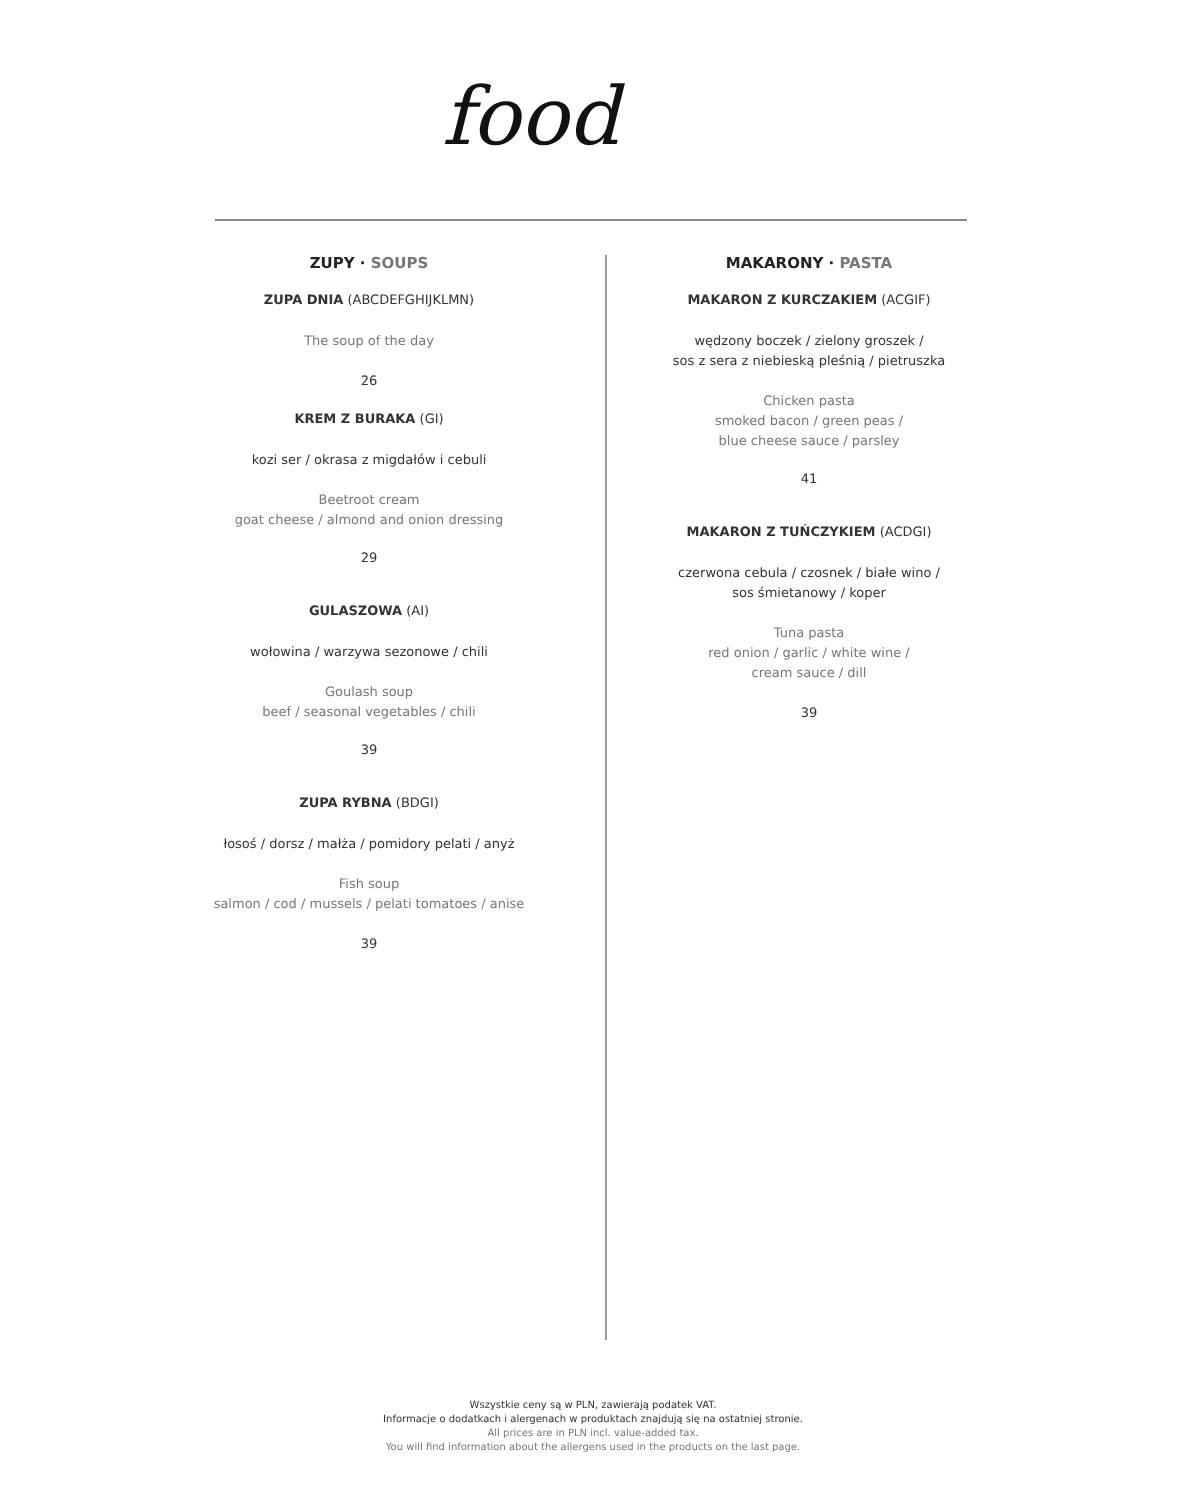food
ZUPY · SOUPS
ZUPA DNIA (ABCDEFGHIJKLMN)
The soup of the day
26
KREM Z BURAKA (GI)
kozi ser / okrasa z migdałów i cebuli
Beetroot cream
goat cheese / almond and onion dressing
29
GULASZOWA (AI)
wołowina / warzywa sezonowe / chili
Goulash soup
beef / seasonal vegetables / chili
39
ZUPA RYBNA (BDGI)
łosoś / dorsz / małża / pomidory pelati / anyż
Fish soup
salmon / cod / mussels / pelati tomatoes / anise
39
MAKARONY · PASTA
MAKARON Z KURCZAKIEM (ACGIF)
wędzony boczek / zielony groszek /
sos z sera z niebieską pleśnią / pietruszka
Chicken pasta
smoked bacon / green peas /
blue cheese sauce / parsley
41
MAKARON Z TUŃCZYKIEM (ACDGI)
czerwona cebula / czosnek / białe wino /
sos śmietanowy / koper
Tuna pasta
red onion / garlic / white wine /
cream sauce / dill
39
Wszystkie ceny są w PLN, zawierają podatek VAT.
Informacje o dodatkach i alergenach w produktach znajdują się na ostatniej stronie.
All prices are in PLN incl. value-added tax.
You will find information about the allergens used in the products on the last page.